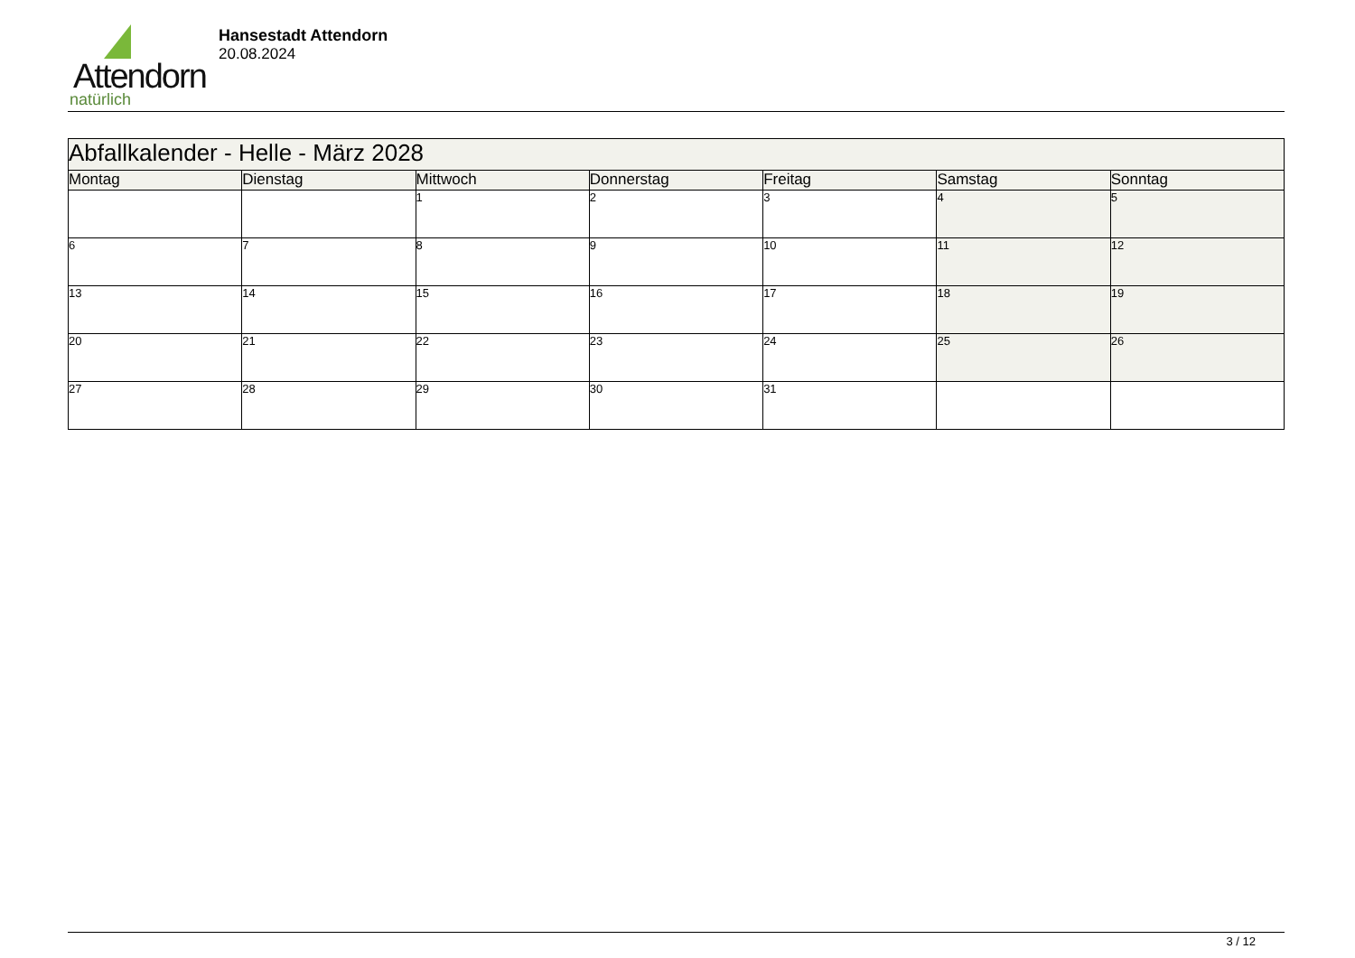Attendorn
natürlich
Hansestadt Attendorn
20.08.2024
| Abfallkalender - Helle - März 2028 | | | | | | |
| --- | --- | --- | --- | --- | --- | --- |
| Montag | Dienstag | Mittwoch | Donnerstag | Freitag | Samstag | Sonntag |
| | | 1 | 2 | 3 | 4 | 5 |
| 6 | 7 | 8 | 9 | 10 | 11 | 12 |
| 13 | 14 | 15 | 16 | 17 | 18 | 19 |
| 20 | 21 | 22 | 23 | 24 | 25 | 26 |
| 27 | 28 | 29 | 30 | 31 | | |
3 / 12